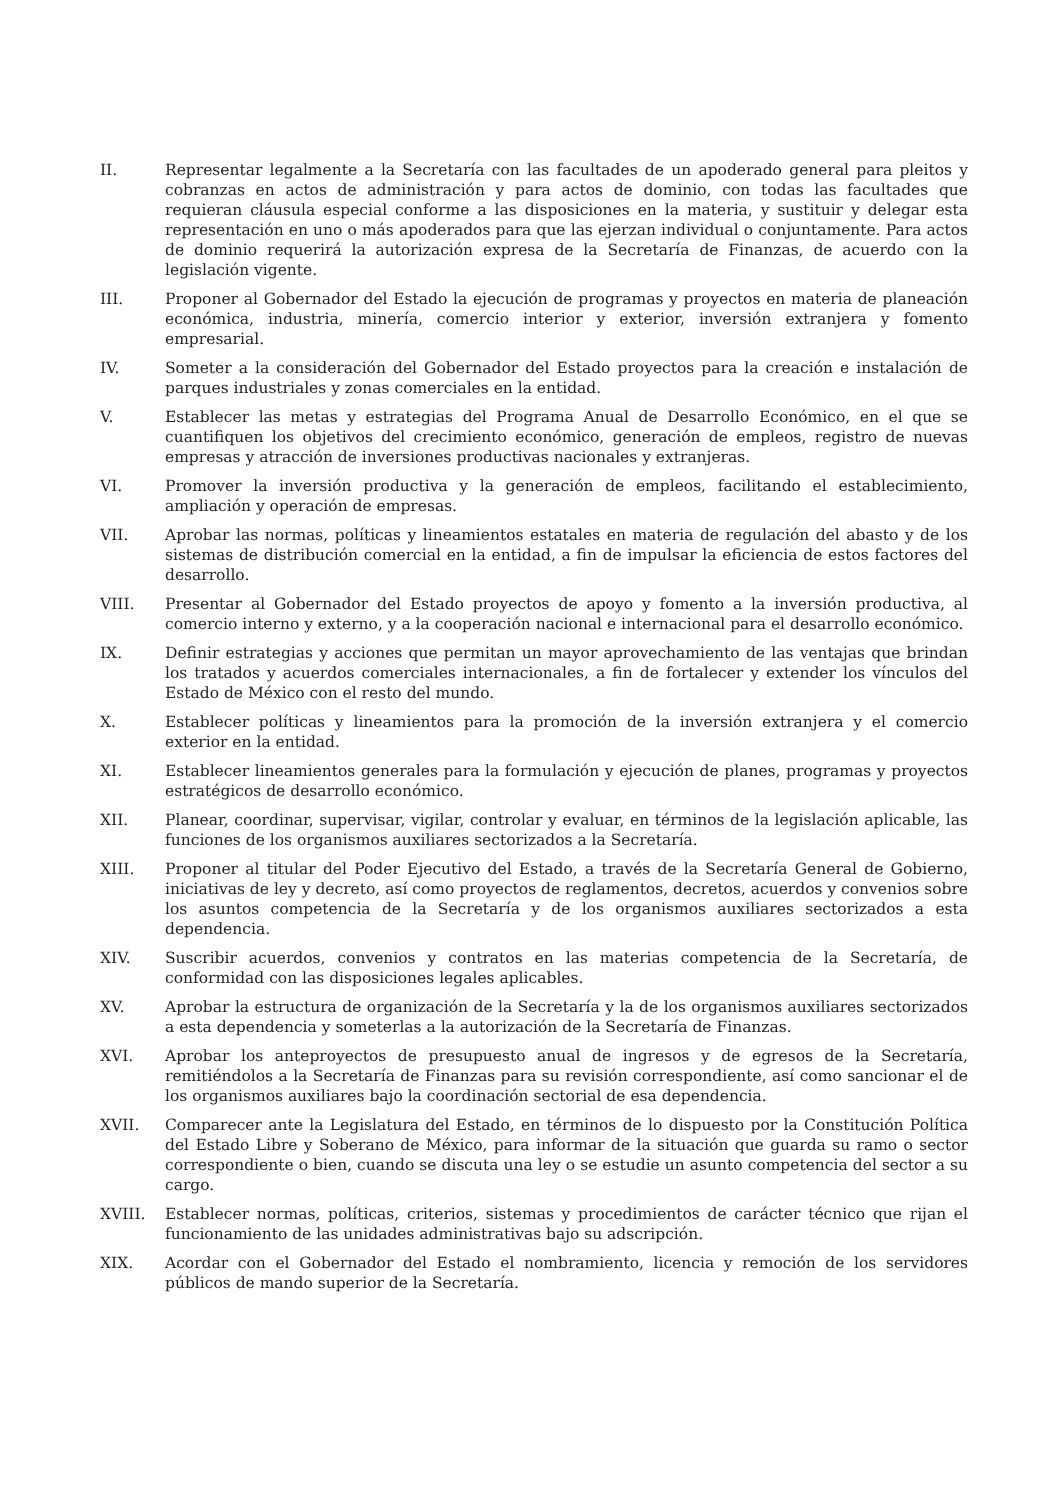II. Representar legalmente a la Secretaría con las facultades de un apoderado general para pleitos y cobranzas en actos de administración y para actos de dominio, con todas las facultades que requieran cláusula especial conforme a las disposiciones en la materia, y sustituir y delegar esta representación en uno o más apoderados para que las ejerzan individual o conjuntamente. Para actos de dominio requerirá la autorización expresa de la Secretaría de Finanzas, de acuerdo con la legislación vigente.
III. Proponer al Gobernador del Estado la ejecución de programas y proyectos en materia de planeación económica, industria, minería, comercio interior y exterior, inversión extranjera y fomento empresarial.
IV. Someter a la consideración del Gobernador del Estado proyectos para la creación e instalación de parques industriales y zonas comerciales en la entidad.
V. Establecer las metas y estrategias del Programa Anual de Desarrollo Económico, en el que se cuantifiquen los objetivos del crecimiento económico, generación de empleos, registro de nuevas empresas y atracción de inversiones productivas nacionales y extranjeras.
VI. Promover la inversión productiva y la generación de empleos, facilitando el establecimiento, ampliación y operación de empresas.
VII. Aprobar las normas, políticas y lineamientos estatales en materia de regulación del abasto y de los sistemas de distribución comercial en la entidad, a fin de impulsar la eficiencia de estos factores del desarrollo.
VIII. Presentar al Gobernador del Estado proyectos de apoyo y fomento a la inversión productiva, al comercio interno y externo, y a la cooperación nacional e internacional para el desarrollo económico.
IX. Definir estrategias y acciones que permitan un mayor aprovechamiento de las ventajas que brindan los tratados y acuerdos comerciales internacionales, a fin de fortalecer y extender los vínculos del Estado de México con el resto del mundo.
X. Establecer políticas y lineamientos para la promoción de la inversión extranjera y el comercio exterior en la entidad.
XI. Establecer lineamientos generales para la formulación y ejecución de planes, programas y proyectos estratégicos de desarrollo económico.
XII. Planear, coordinar, supervisar, vigilar, controlar y evaluar, en términos de la legislación aplicable, las funciones de los organismos auxiliares sectorizados a la Secretaría.
XIII. Proponer al titular del Poder Ejecutivo del Estado, a través de la Secretaría General de Gobierno, iniciativas de ley y decreto, así como proyectos de reglamentos, decretos, acuerdos y convenios sobre los asuntos competencia de la Secretaría y de los organismos auxiliares sectorizados a esta dependencia.
XIV. Suscribir acuerdos, convenios y contratos en las materias competencia de la Secretaría, de conformidad con las disposiciones legales aplicables.
XV. Aprobar la estructura de organización de la Secretaría y la de los organismos auxiliares sectorizados a esta dependencia y someterlas a la autorización de la Secretaría de Finanzas.
XVI. Aprobar los anteproyectos de presupuesto anual de ingresos y de egresos de la Secretaría, remitiéndolos a la Secretaría de Finanzas para su revisión correspondiente, así como sancionar el de los organismos auxiliares bajo la coordinación sectorial de esa dependencia.
XVII. Comparecer ante la Legislatura del Estado, en términos de lo dispuesto por la Constitución Política del Estado Libre y Soberano de México, para informar de la situación que guarda su ramo o sector correspondiente o bien, cuando se discuta una ley o se estudie un asunto competencia del sector a su cargo.
XVIII. Establecer normas, políticas, criterios, sistemas y procedimientos de carácter técnico que rijan el funcionamiento de las unidades administrativas bajo su adscripción.
XIX. Acordar con el Gobernador del Estado el nombramiento, licencia y remoción de los servidores públicos de mando superior de la Secretaría.